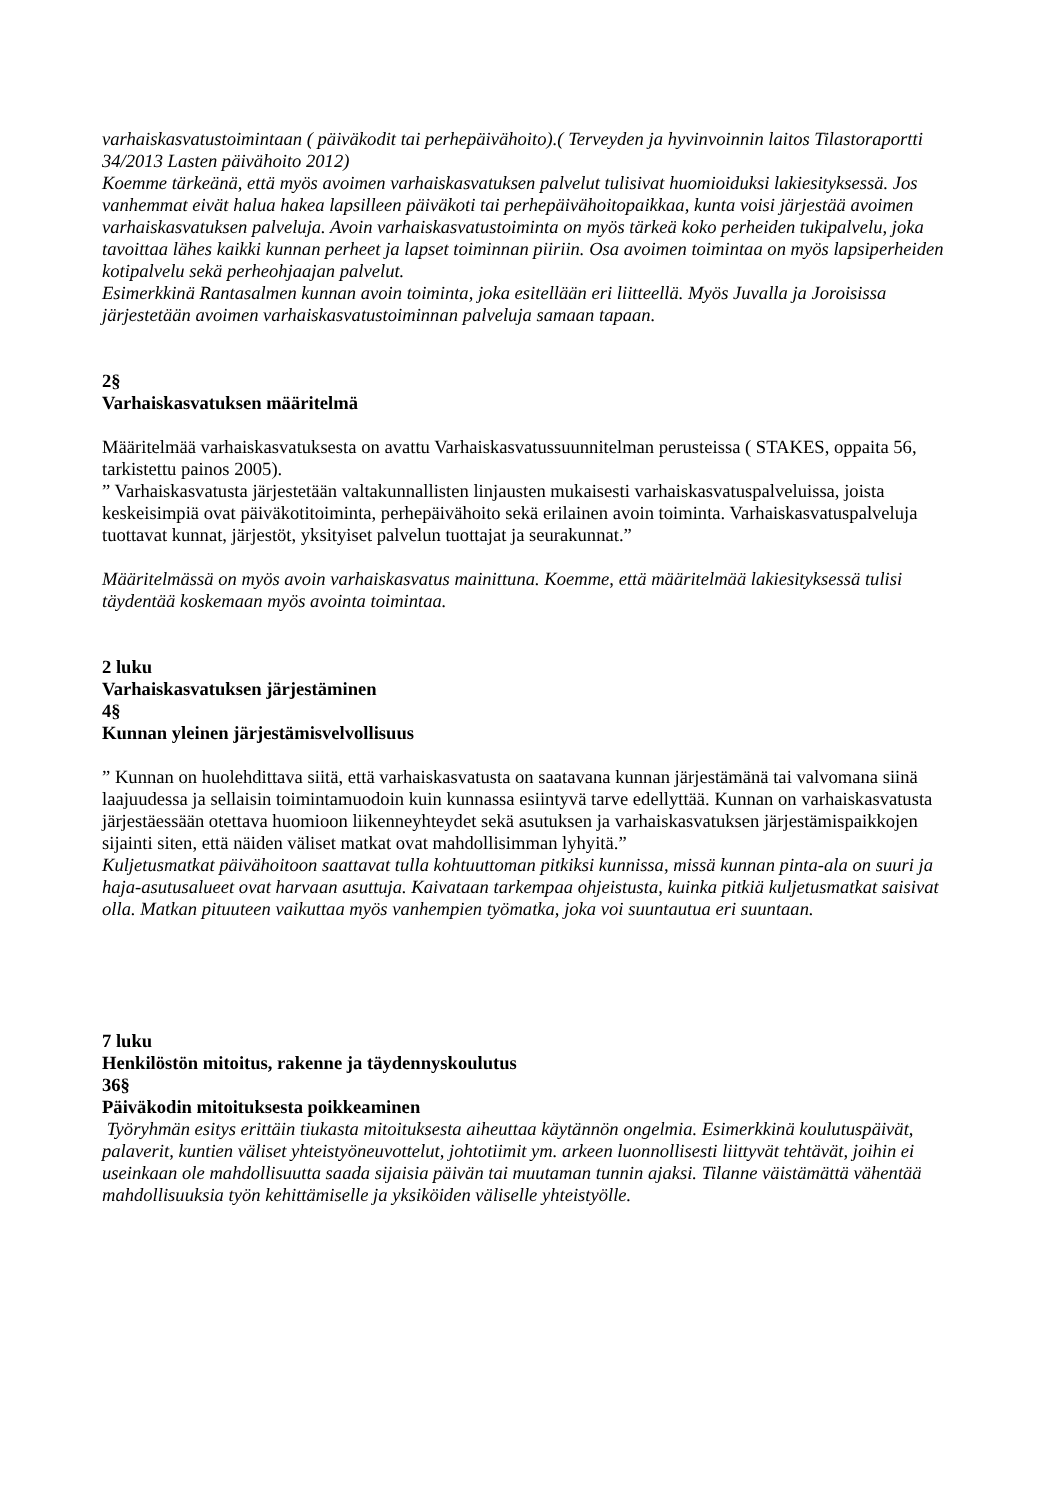varhaiskasvatustoimintaan ( päiväkodit tai perhepäivähoito).( Terveyden ja hyvinvoinnin laitos Tilastoraportti 34/2013 Lasten päivähoito 2012)
Koemme tärkeänä, että myös avoimen varhaiskasvatuksen palvelut tulisivat huomioiduksi lakiesityksessä. Jos vanhemmat eivät halua hakea lapsilleen päiväkoti tai perhepäivähoitopaikkaa, kunta voisi järjestää avoimen varhaiskasvatuksen palveluja. Avoin varhaiskasvatustoiminta on myös tärkeä koko perheiden tukipalvelu, joka tavoittaa lähes kaikki kunnan perheet ja lapset toiminnan piiriin. Osa avoimen toimintaa on myös lapsiperheiden kotipalvelu sekä perheohjaajan palvelut.
Esimerkkinä Rantasalmen kunnan avoin toiminta, joka esitellään eri liitteellä. Myös Juvalla ja Joroisissa järjestetään avoimen varhaiskasvatustoiminnan palveluja samaan tapaan.
2§
Varhaiskasvatuksen määritelmä
Määritelmää varhaiskasvatuksesta on avattu Varhaiskasvatussuunnitelman perusteissa ( STAKES, oppaita 56, tarkistettu painos 2005).
” Varhaiskasvatusta järjestetään valtakunnallisten linjausten mukaisesti varhaiskasvatuspalveluissa, joista keskeisimpiä ovat päiväkotitoiminta, perhepäivähoito sekä erilainen avoin toiminta. Varhaiskasvatuspalveluja tuottavat kunnat, järjestöt, yksityiset palvelun tuottajat ja seurakunnat.”
Määritelmässä on myös avoin varhaiskasvatus mainittuna. Koemme, että määritelmää lakiesityksessä tulisi täydentää koskemaan myös avointa toimintaa.
2 luku
Varhaiskasvatuksen järjestäminen
4§
Kunnan yleinen järjestämisvelvollisuus
” Kunnan on huolehdittava siitä, että varhaiskasvatusta on saatavana kunnan järjestämänä tai valvomana siinä laajuudessa ja sellaisin toimintamuodoin kuin kunnassa esiintyvä tarve edellyttää. Kunnan on varhaiskasvatusta järjestäessään otettava huomioon liikenneyhteydet sekä asutuksen ja varhaiskasvatuksen järjestämispaikkojen sijainti siten, että näiden väliset matkat ovat mahdollisimman lyhyitä.”
Kuljetusmatkat päivähoitoon saattavat tulla kohtuuttoman pitkiksi kunnissa, missä kunnan pinta-ala on suuri ja haja-asutusalueet ovat harvaan asuttuja. Kaivataan tarkempaa ohjeistusta, kuinka pitkiä kuljetusmatkat saisivat olla. Matkan pituuteen vaikuttaa myös vanhempien työmatka, joka voi suuntautua eri suuntaan.
7 luku
Henkilöstön mitoitus, rakenne ja täydennyskoulutus
36§
Päiväkodin mitoituksesta poikkeaminen
Työryhmän esitys erittäin tiukasta mitoituksesta aiheuttaa käytännön ongelmia. Esimerkkinä koulutuspäivät, palaverit, kuntien väliset yhteistyöneuvottelut, johtotiimit ym. arkeen luonnollisesti liittyvät tehtävät, joihin ei useinkaan ole mahdollisuutta saada sijaisia päivän tai muutaman tunnin ajaksi. Tilanne väistämättä vähentää mahdollisuuksia työn kehittämiselle ja yksiköiden väliselle yhteistyölle.